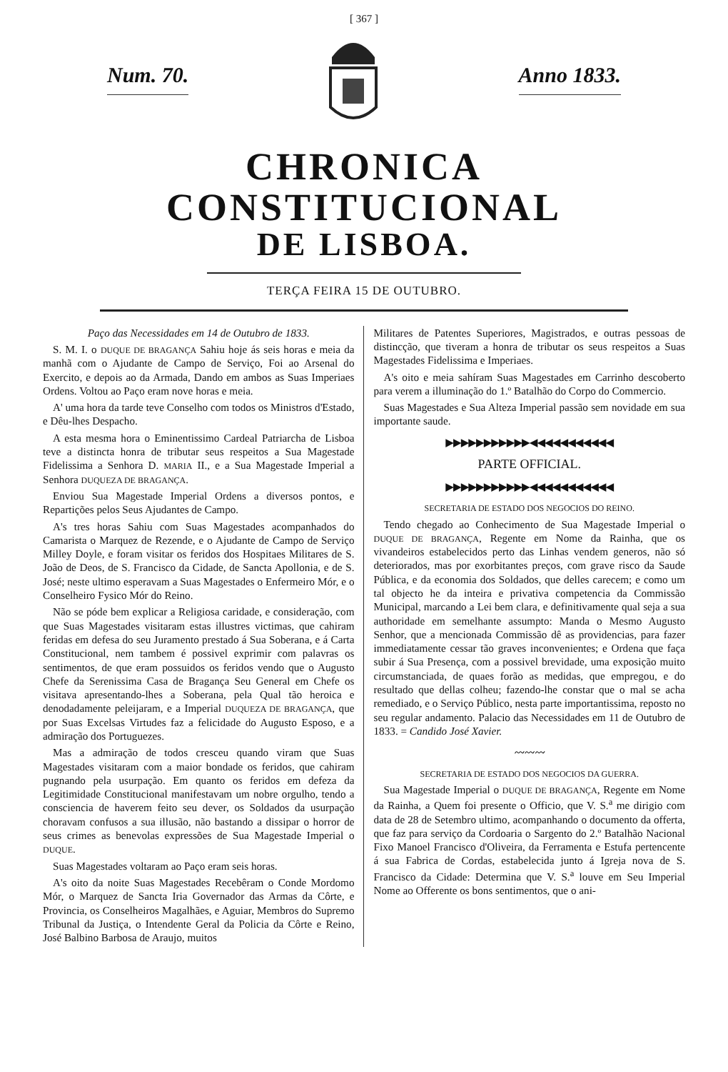[ 367 ]
Num. 70. Anno 1833.
CHRONICA CONSTITUCIONAL
DE LISBOA.
TERÇA FEIRA 15 DE OUTUBRO.
Paço das Necessidades em 14 de Outubro de 1833.
S. M. I. o DUQUE DE BRAGANÇA Sahiu hoje ás seis horas e meia da manhã com o Ajudante de Campo de Serviço, Foi ao Arsenal do Exercito, e depois ao da Armada, Dando em ambos as Suas Imperiaes Ordens. Voltou ao Paço eram nove horas e meia.
A' uma hora da tarde teve Conselho com todos os Ministros d'Estado, e Dêu-lhes Despacho.
A esta mesma hora o Eminentissimo Cardeal Patriarcha de Lisboa teve a distincta honra de tributar seus respeitos a Sua Magestade Fidelissima a Senhora D. MARIA II., e a Sua Magestade Imperial a Senhora DUQUEZA DE BRAGANÇA.
Enviou Sua Magestade Imperial Ordens a diversos pontos, e Repartições pelos Seus Ajudantes de Campo.
A's tres horas Sahiu com Suas Magestades acompanhados do Camarista o Marquez de Rezende, e o Ajudante de Campo de Serviço Milley Doyle, e foram visitar os feridos dos Hospitaes Militares de S. João de Deos, de S. Francisco da Cidade, de Sancta Apollonia, e de S. José; neste ultimo esperavam a Suas Magestades o Enfermeiro Mór, e o Conselheiro Fysico Mór do Reino.
Não se póde bem explicar a Religiosa caridade, e consideração, com que Suas Magestades visitaram estas illustres victimas, que cahiram feridas em defesa do seu Juramento prestado á Sua Soberana, e á Carta Constitucional, nem tambem é possivel exprimir com palavras os sentimentos, de que eram possuidos os feridos vendo que o Augusto Chefe da Serenissima Casa de Bragança Seu General em Chefe os visitava apresentando-lhes a Soberana, pela Qual tão heroica e denodadamente peleijaram, e a Imperial DUQUEZA DE BRAGANÇA, que por Suas Excelsas Virtudes faz a felicidade do Augusto Esposo, e a admiração dos Portuguezes.
Mas a admiração de todos cresceu quando viram que Suas Magestades visitaram com a maior bondade os feridos, que cahiram pugnando pela usurpação. Em quanto os feridos em defeza da Legitimidade Constitucional manifestavam um nobre orgulho, tendo a consciencia de haverem feito seu dever, os Soldados da usurpação choravam confusos a sua illusão, não bastando a dissipar o horror de seus crimes as benevolas expressões de Sua Magestade Imperial o DUQUE.
Suas Magestades voltaram ao Paço eram seis horas.
A's oito da noite Suas Magestades Recebêram o Conde Mordomo Mór, o Marquez de Sancta Iria Governador das Armas da Côrte, e Provincia, os Conselheiros Magalhães, e Aguiar, Membros do Supremo Tribunal da Justiça, o Intendente Geral da Policia da Côrte e Reino, José Balbino Barbosa de Araujo, muitos
Militares de Patentes Superiores, Magistrados, e outras pessoas de distincção, que tiveram a honra de tributar os seus respeitos a Suas Magestades Fidelissima e Imperiaes.
A's oito e meia sahíram Suas Magestades em Carrinho descoberto para verem a illuminação do 1.º Batalhão do Corpo do Commercio.
Suas Magestades e Sua Alteza Imperial passão sem novidade em sua importante saude.
▶▶▶▶▶▶▶▶▶▶▶◀◀◀◀◀◀◀◀◀◀◀
PARTE OFFICIAL.
▶▶▶▶▶▶▶▶▶▶▶◀◀◀◀◀◀◀◀◀◀◀
SECRETARIA DE ESTADO DOS NEGOCIOS DO REINO.
Tendo chegado ao Conhecimento de Sua Magestade Imperial o DUQUE DE BRAGANÇA, Regente em Nome da Rainha, que os vivandeiros estabelecidos perto das Linhas vendem generos, não só deteriorados, mas por exorbitantes preços, com grave risco da Saude Pública, e da economia dos Soldados, que delles carecem; e como um tal objecto he da inteira e privativa competencia da Commissão Municipal, marcando a Lei bem clara, e definitivamente qual seja a sua authoridade em semelhante assumpto: Manda o Mesmo Augusto Senhor, que a mencionada Commissão dê as providencias, para fazer immediatamente cessar tão graves inconvenientes; e Ordena que faça subir á Sua Presença, com a possivel brevidade, uma exposição muito circumstanciada, de quaes forão as medidas, que empregou, e do resultado que dellas colheu; fazendo-lhe constar que o mal se acha remediado, e o Serviço Público, nesta parte importantissima, reposto no seu regular andamento. Palacio das Necessidades em 11 de Outubro de 1833. = Candido José Xavier.
〰〰〰
SECRETARIA DE ESTADO DOS NEGOCIOS DA GUERRA.
Sua Magestade Imperial o DUQUE DE BRAGANÇA, Regente em Nome da Rainha, a Quem foi presente o Officio, que V. S.<sup>a</sup> me dirigio com data de 28 de Setembro ultimo, acompanhando o documento da offerta, que faz para serviço da Cordoaria o Sargento do 2.º Batalhão Nacional Fixo Manoel Francisco d'Oliveira, da Ferramenta e Estufa pertencente á sua Fabrica de Cordas, estabelecida junto á Igreja nova de S. Francisco da Cidade: Determina que V. S.<sup>a</sup> louve em Seu Imperial Nome ao Offerente os bons sentimentos, que o ani-